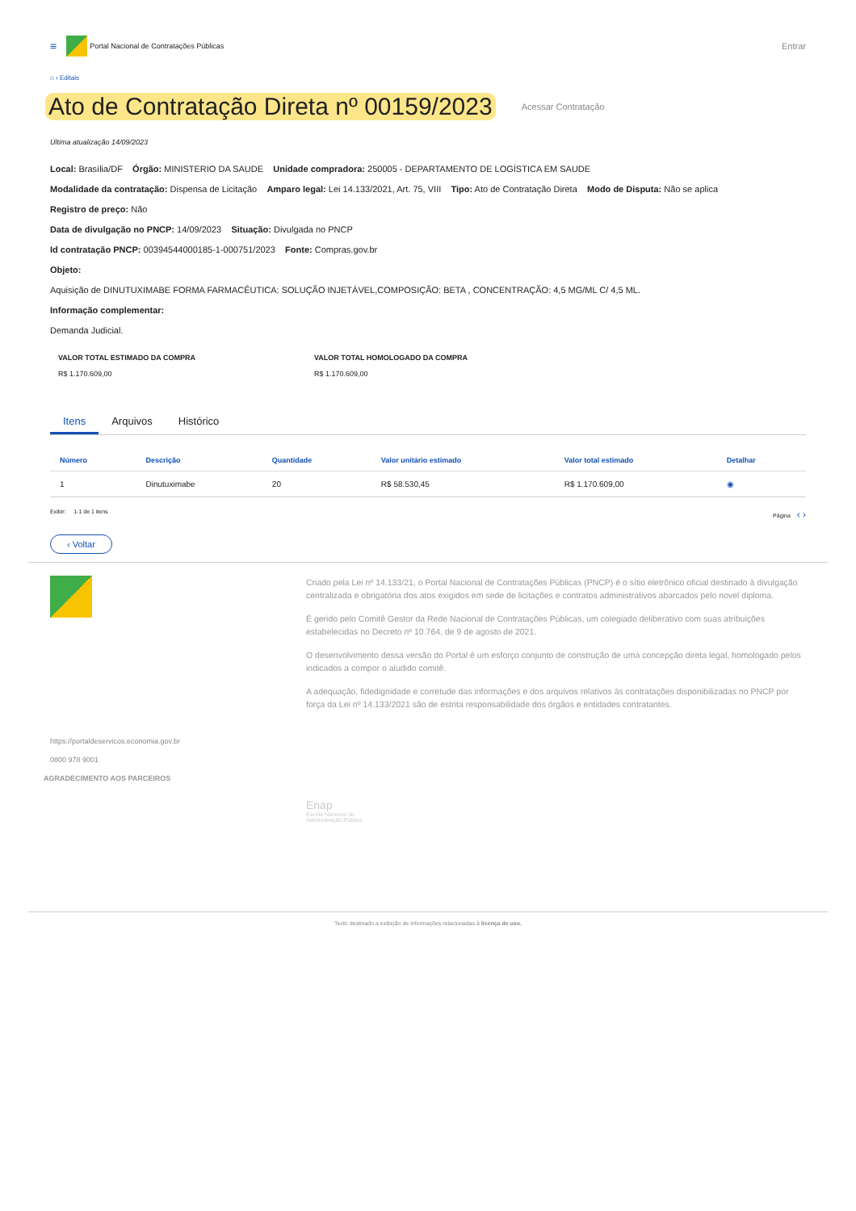≡
Portal Nacional de Contratações Públicas Entrar
⌂ › Editais
Ato de Contratação Direta nº 00159/2023 Acessar Contratação
Última atualização 14/09/2023
Local: Brasília/DF Órgão: MINISTERIO DA SAUDE Unidade compradora: 250005 - DEPARTAMENTO DE LOGÍSTICA EM SAUDE
Modalidade da contratação: Dispensa de Licitação Amparo legal: Lei 14.133/2021, Art. 75, VIII Tipo: Ato de Contratação Direta Modo de Disputa: Não se aplica
Registro de preço: Não
Data de divulgação no PNCP: 14/09/2023 Situação: Divulgada no PNCP
Id contratação PNCP: 00394544000185-1-000751/2023 Fonte: Compras.gov.br
Objeto:
Aquisição de DINUTUXIMABE FORMA FARMACÊUTICA: SOLUÇÃO INJETÁVEL,COMPOSIÇÃO: BETA , CONCENTRAÇÃO: 4,5 MG/ML C/ 4,5 ML.
Informação complementar:
Demanda Judicial.
VALOR TOTAL ESTIMADO DA COMPRA
R$ 1.170.609,00
VALOR TOTAL HOMOLOGADO DA COMPRA
R$ 1.170.609,00
Itens Arquivos Histórico
| Número | Descrição | Quantidade | Valor unitário estimado | Valor total estimado | Detalhar |
| --- | --- | --- | --- | --- | --- |
| 1 | Dinutuximabe | 20 | R$ 58.530,45 | R$ 1.170.609,00 | ◉ |
Exibir: 1-1 de 1 itens Página ‹ ›
‹ Voltar
Criado pela Lei nº 14.133/21, o Portal Nacional de Contratações Públicas (PNCP) é o sítio eletrônico oficial destinado à divulgação centralizada e obrigatória dos atos exigidos em sede de licitações e contratos administrativos abarcados pelo novel diploma.
É gerido pelo Comitê Gestor da Rede Nacional de Contratações Públicas, um colegiado deliberativo com suas atribuições estabelecidas no Decreto nº 10.764, de 9 de agosto de 2021.
O desenvolvimento dessa versão do Portal é um esforço conjunto de construção de uma concepção direta legal, homologado pelos indicados a compor o aludido comitê.
A adequação, fidedignidade e corretude das informações e dos arquivos relativos às contratações disponibilizadas no PNCP por força da Lei nº 14.133/2021 são de estrita responsabilidade dos órgãos e entidades contratantes.
https://portaldeservicos.economia.gov.br
0800 978 9001
AGRADECIMENTO AOS PARCEIROS
Enap
Escola Nacional de
Administração Pública
Texto destinado a exibição de informações relacionadas à licença de uso.